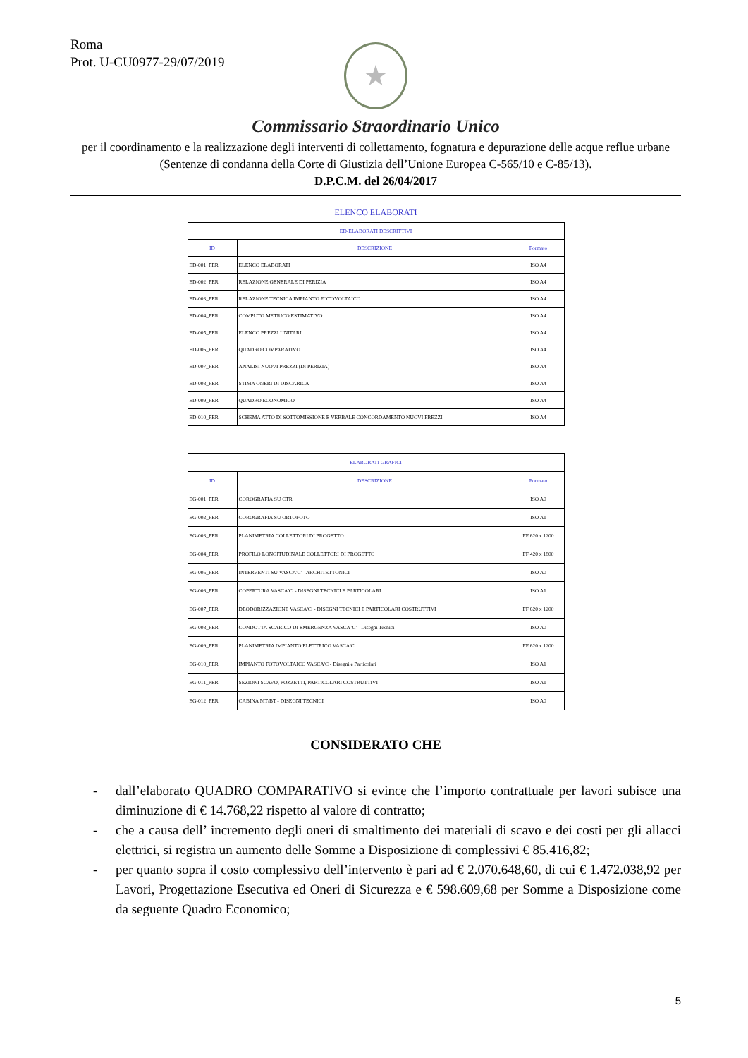Roma
Prot. U-CU0977-29/07/2019
★
Commissario Straordinario Unico
per il coordinamento e la realizzazione degli interventi di collettamento, fognatura e depurazione delle acque reflue urbane (Sentenze di condanna della Corte di Giustizia dell’Unione Europea C-565/10 e C-85/13).
D.P.C.M. del 26/04/2017
ELENCO ELABORATI
| ED-ELABORATI DESCRITTIVI | | |
| --- | --- | --- |
| ID | DESCRIZIONE | Formato |
| ED-001_PER | ELENCO ELABORATI | ISO A4 |
| ED-002_PER | RELAZIONE GENERALE DI PERIZIA | ISO A4 |
| ED-003_PER | RELAZIONE TECNICA IMPIANTO FOTOVOLTAICO | ISO A4 |
| ED-004_PER | COMPUTO METRICO ESTIMATIVO | ISO A4 |
| ED-005_PER | ELENCO PREZZI UNITARI | ISO A4 |
| ED-006_PER | QUADRO COMPARATIVO | ISO A4 |
| ED-007_PER | ANALISI NUOVI PREZZI (DI PERIZIA) | ISO A4 |
| ED-008_PER | STIMA ONERI DI DISCARICA | ISO A4 |
| ED-009_PER | QUADRO ECONOMICO | ISO A4 |
| ED-010_PER | SCHEMA ATTO DI SOTTOMISSIONE E VERBALE CONCORDAMENTO NUOVI PREZZI | ISO A4 |
| ELABORATI GRAFICI | | |
| --- | --- | --- |
| ID | DESCRIZIONE | Formato |
| EG-001_PER | COROGRAFIA SU CTR | ISO A0 |
| EG-002_PER | COROGRAFIA SU ORTOFOTO | ISO A1 |
| EG-003_PER | PLANIMETRIA COLLETTORI DI PROGETTO | FF 620 x 1200 |
| EG-004_PER | PROFILO LONGITUDINALE COLLETTORI DI PROGETTO | FF 420 x 1800 |
| EG-005_PER | INTERVENTI SU VASCA'C' - ARCHITETTONICI | ISO A0 |
| EG-006_PER | COPERTURA VASCA'C' - DISEGNI TECNICI E PARTICOLARI | ISO A1 |
| EG-007_PER | DEODORIZZAZIONE VASCA'C' - DISEGNI TECNICI E PARTICOLARI COSTRUTTIVI | FF 620 x 1200 |
| EG-008_PER | CONDOTTA SCARICO DI EMERGENZA VASCA 'C' - Disegni Tecnici | ISO A0 |
| EG-009_PER | PLANIMETRIA IMPIANTO ELETTRICO VASCA'C' | FF 620 x 1200 |
| EG-010_PER | IMPIANTO FOTOVOLTAICO VASCA'C - Disegni e Particolari | ISO A1 |
| EG-011_PER | SEZIONI SCAVO, POZZETTI, PARTICOLARI COSTRUTTIVI | ISO A1 |
| EG-012_PER | CABINA MT/BT - DISEGNI TECNICI | ISO A0 |
CONSIDERATO CHE
- dall’elaborato QUADRO COMPARATIVO si evince che l’importo contrattuale per lavori subisce una diminuzione di € 14.768,22 rispetto al valore di contratto;
- che a causa dell’ incremento degli oneri di smaltimento dei materiali di scavo e dei costi per gli allacci elettrici, si registra un aumento delle Somme a Disposizione di complessivi € 85.416,82;
- per quanto sopra il costo complessivo dell’intervento è pari ad € 2.070.648,60, di cui € 1.472.038,92 per Lavori, Progettazione Esecutiva ed Oneri di Sicurezza e € 598.609,68 per Somme a Disposizione come da seguente Quadro Economico;
5